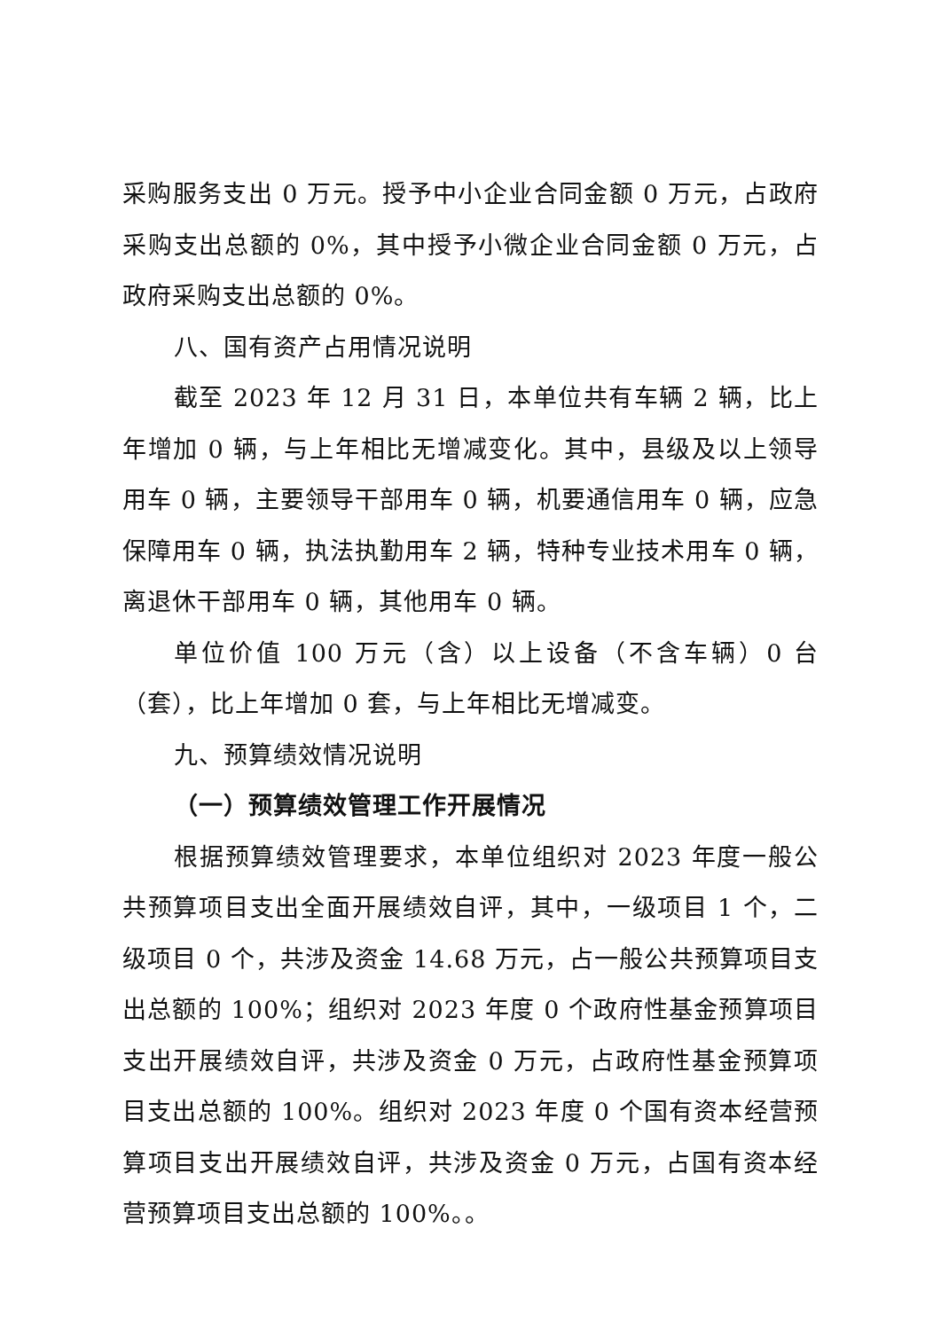采购服务支出 0 万元。授予中小企业合同金额 0 万元，占政府采购支出总额的 0%，其中授予小微企业合同金额 0 万元，占政府采购支出总额的 0%。
八、国有资产占用情况说明
截至 2023 年 12 月 31 日，本单位共有车辆 2 辆，比上年增加 0 辆，与上年相比无增减变化。其中，县级及以上领导用车 0 辆，主要领导干部用车 0 辆，机要通信用车 0 辆，应急保障用车 0 辆，执法执勤用车 2 辆，特种专业技术用车 0 辆，离退休干部用车 0 辆，其他用车 0 辆。
单位价值 100 万元（含）以上设备（不含车辆）0 台（套），比上年增加 0 套，与上年相比无增减变。
九、预算绩效情况说明
（一）预算绩效管理工作开展情况
根据预算绩效管理要求，本单位组织对 2023 年度一般公共预算项目支出全面开展绩效自评，其中，一级项目 1 个，二级项目 0 个，共涉及资金 14.68 万元，占一般公共预算项目支出总额的 100%；组织对 2023 年度 0 个政府性基金预算项目支出开展绩效自评，共涉及资金 0 万元，占政府性基金预算项目支出总额的 100%。组织对 2023 年度 0 个国有资本经营预算项目支出开展绩效自评，共涉及资金 0 万元，占国有资本经营预算项目支出总额的 100%。。